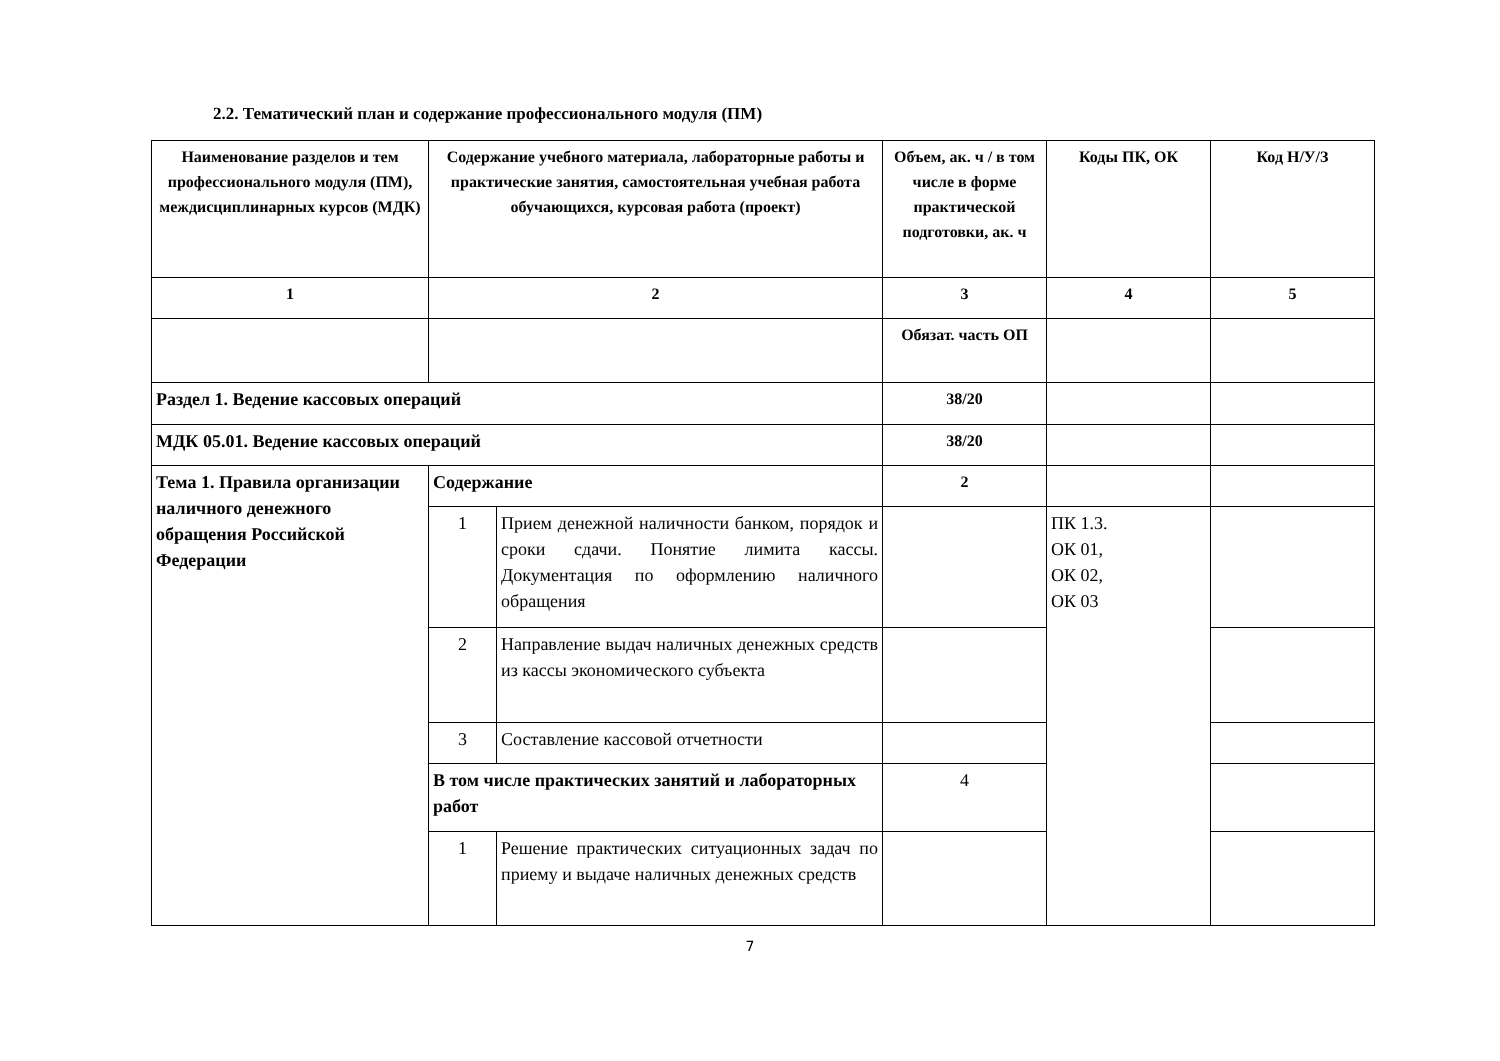2.2. Тематический план и содержание профессионального модуля (ПМ)
| Наименование разделов и тем профессионального модуля (ПМ), междисциплинарных курсов (МДК) | Содержание учебного материала, лабораторные работы и практические занятия, самостоятельная учебная работа обучающихся, курсовая работа (проект) | | Объем, ак. ч / в том числе в форме практической подготовки, ак. ч | Коды ПК, ОК | Код Н/У/З |
| 1 | 2 | | 3 | 4 | 5 |
| | | | Обязат. часть ОП | | |
| Раздел 1. Ведение кассовых операций | | | 38/20 | | |
| МДК 05.01. Ведение кассовых операций | | | 38/20 | | |
| Тема 1. Правила организации наличного денежного обращения Российской Федерации | Содержание | | 2 | | |
| | 1 | Прием денежной наличности банком, порядок и сроки сдачи. Понятие лимита кассы. Документация по оформлению наличного обращения | | ПК 1.3. ОК 01, ОК 02, ОК 03 | |
| | 2 | Направление выдач наличных денежных средств из кассы экономического субъекта | | | |
| | 3 | Составление кассовой отчетности | | | |
| | В том числе практических занятий и лабораторных работ | | 4 | | |
| | 1 | Решение практических ситуационных задач по приему и выдаче наличных денежных средств | | | |
7